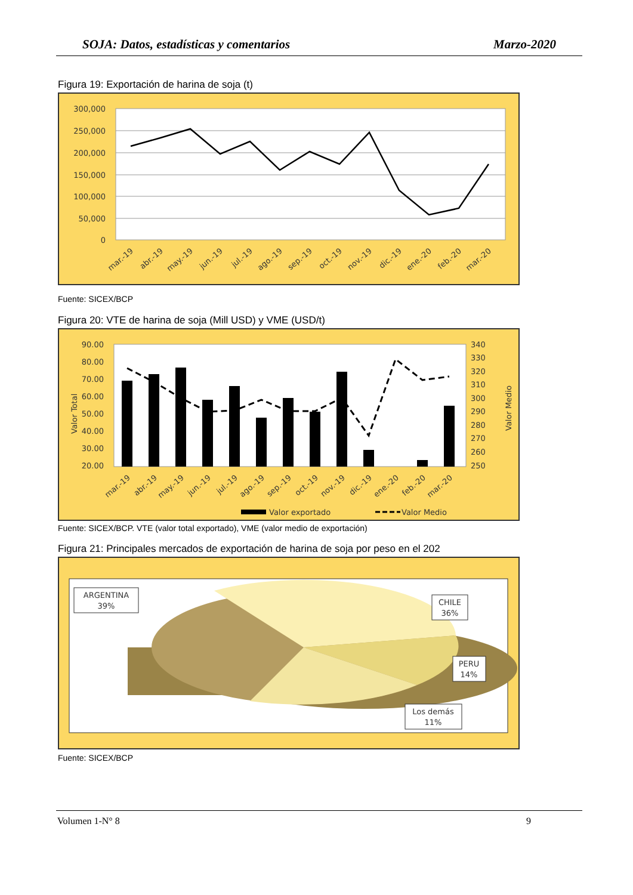SOJA: Datos, estadísticas y comentarios Marzo-2020
Figura 19: Exportación de harina de soja (t)
300,000
250,000
200,000
150,000
100,000
50,000
0
mar.-19
abr.-19
may.-19
jun.-19
jul.-19
ago.-19
sep.-19
oct.-19
nov.-19
dic.-19
ene.-20
feb.-20
mar.-20
Fuente: SICEX/BCP
Figura 20: VTE de harina de soja (Mill USD) y VME (USD/t)
90.00
80.00
70.00
60.00
50.00
40.00
30.00
20.00
340
330
320
310
300
290
280
270
260
250
Valor Total
Valor Medio
mar.-19
abr.-19
may.-19
jun.-19
jul.-19
ago.-19
sep.-19
oct.-19
nov.-19
dic.-19
ene.-20
feb.-20
mar.-20
Valor exportado
Valor Medio
Fuente: SICEX/BCP. VTE (valor total exportado), VME (valor medio de exportación)
Figura 21: Principales mercados de exportación de harina de soja por peso en el 202
ARGENTINA
39%
CHILE
36%
PERU
14%
Los demás
11%
Fuente: SICEX/BCP
Volumen 1-N° 8 9